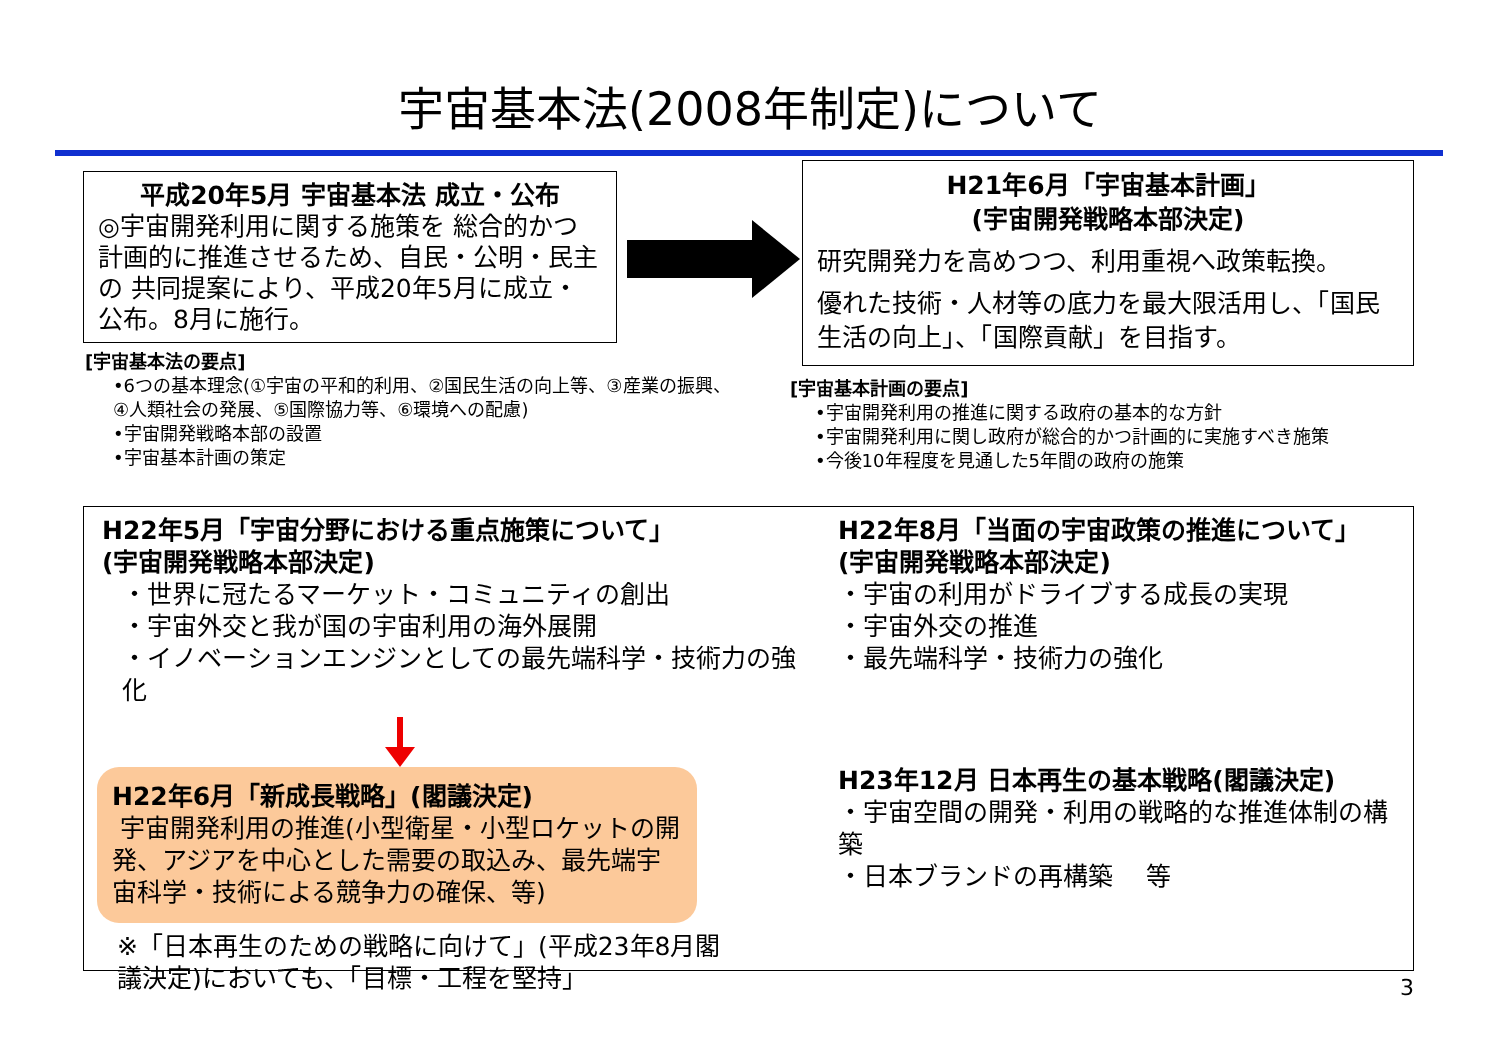宇宙基本法(2008年制定)について
平成20年5月 宇宙基本法 成立・公布
◎宇宙開発利用に関する施策を 総合的かつ 計画的に推進させるため、自民・公明・民主の 共同提案により、平成20年5月に成立・公布。8月に施行。
[宇宙基本法の要点]
•6つの基本理念(①宇宙の平和的利用、②国民生活の向上等、③産業の振興、④人類社会の発展、⑤国際協力等、⑥環境への配慮)
•宇宙開発戦略本部の設置
•宇宙基本計画の策定
H21年6月「宇宙基本計画」
(宇宙開発戦略本部決定)
研究開発力を高めつつ、利用重視へ政策転換。
優れた技術・人材等の底力を最大限活用し、「国民生活の向上」、「国際貢献」を目指す。
[宇宙基本計画の要点]
•宇宙開発利用の推進に関する政府の基本的な方針
•宇宙開発利用に関し政府が総合的かつ計画的に実施すべき施策
•今後10年程度を見通した5年間の政府の施策
H22年5月「宇宙分野における重点施策について」
(宇宙開発戦略本部決定)
・世界に冠たるマーケット・コミュニティの創出
・宇宙外交と我が国の宇宙利用の海外展開
・イノベーションエンジンとしての最先端科学・技術力の強化
H22年6月「新成長戦略」(閣議決定)
宇宙開発利用の推進(小型衛星・小型ロケットの開発、アジアを中心とした需要の取込み、最先端宇宙科学・技術による競争力の確保、等)
※「日本再生のための戦略に向けて」(平成23年8月閣議決定)においても、「目標・工程を堅持」
H22年8月「当面の宇宙政策の推進について」
(宇宙開発戦略本部決定)
・宇宙の利用がドライブする成長の実現
・宇宙外交の推進
・最先端科学・技術力の強化
H23年12月 日本再生の基本戦略(閣議決定)
・宇宙空間の開発・利用の戦略的な推進体制の構築
・日本ブランドの再構築　 等
3